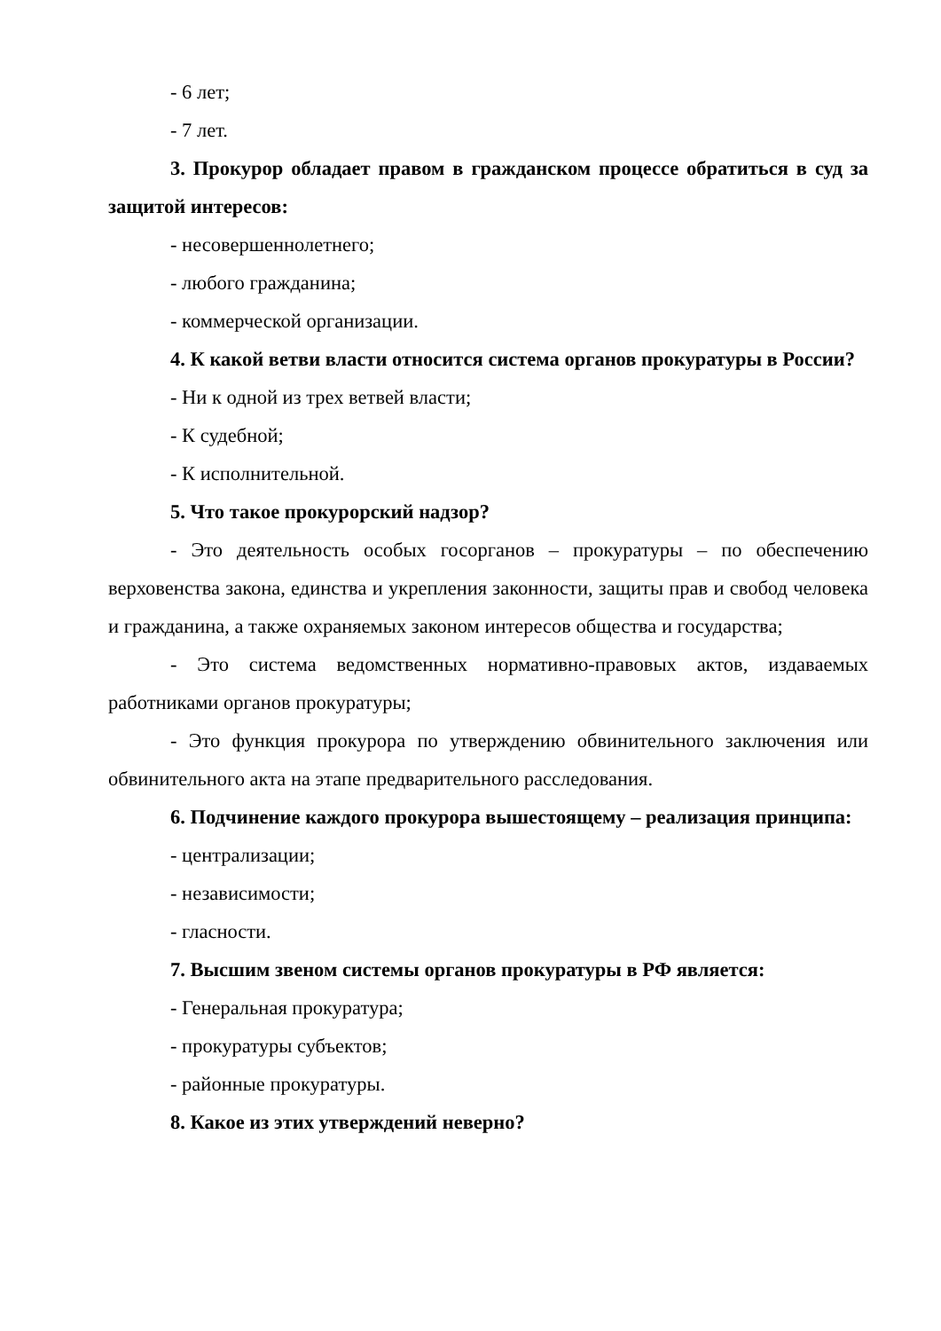- 6 лет;
- 7 лет.
3. Прокурор обладает правом в гражданском процессе обратиться в суд за защитой интересов:
- несовершеннолетнего;
- любого гражданина;
- коммерческой организации.
4. К какой ветви власти относится система органов прокуратуры в России?
- Ни к одной из трех ветвей власти;
- К судебной;
- К исполнительной.
5. Что такое прокурорский надзор?
- Это деятельность особых госорганов – прокуратуры – по обеспечению верховенства закона, единства и укрепления законности, защиты прав и свобод человека и гражданина, а также охраняемых законом интересов общества и государства;
- Это система ведомственных нормативно-правовых актов, издаваемых работниками органов прокуратуры;
- Это функция прокурора по утверждению обвинительного заключения или обвинительного акта на этапе предварительного расследования.
6. Подчинение каждого прокурора вышестоящему – реализация принципа:
- централизации;
- независимости;
- гласности.
7. Высшим звеном системы органов прокуратуры в РФ является:
- Генеральная прокуратура;
- прокуратуры субъектов;
- районные прокуратуры.
8. Какое из этих утверждений неверно?